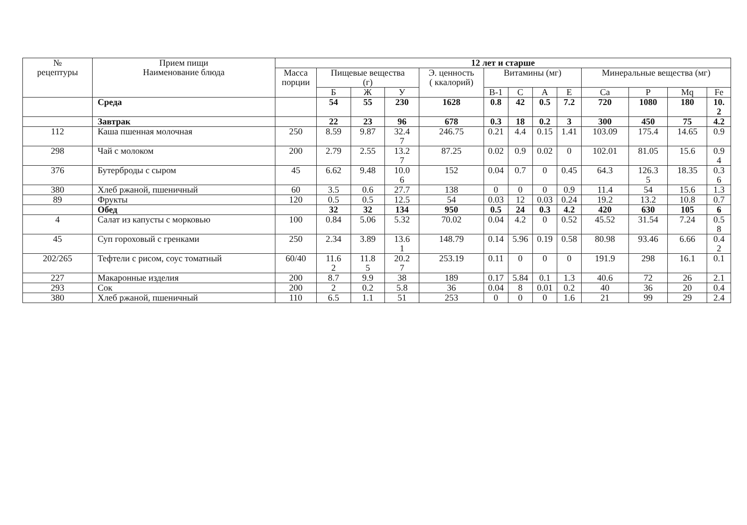| № рецептуры | Прием пищи Наименование блюда | 12 лет и старше | | | | | | | | | | | | |
| --- | --- | --- | --- | --- | --- | --- | --- | --- | --- | --- | --- | --- | --- | --- |
| | | Масса порции | Пищевые вещества (г) | | | Э. ценность ( ккалорий) | Витамины (мг) | | | | Минеральные вещества (мг) | | | |
| | | | Б | Ж | У | | В-1 | С | А | Е | Ca | P | Mq | Fe |
| | Среда | | 54 | 55 | 230 | 1628 | 0.8 | 42 | 0.5 | 7.2 | 720 | 1080 | 180 | 10. 2 |
| | Завтрак | | 22 | 23 | 96 | 678 | 0.3 | 18 | 0.2 | 3 | 300 | 450 | 75 | 4.2 |
| 112 | Каша пшенная молочная | 250 | 8.59 | 9.87 | 32.4 7 | 246.75 | 0.21 | 4.4 | 0.15 | 1.41 | 103.09 | 175.4 | 14.65 | 0.9 |
| 298 | Чай с молоком | 200 | 2.79 | 2.55 | 13.2 7 | 87.25 | 0.02 | 0.9 | 0.02 | 0 | 102.01 | 81.05 | 15.6 | 0.9 4 |
| 376 | Бутерброды с сыром | 45 | 6.62 | 9.48 | 10.0 6 | 152 | 0.04 | 0.7 | 0 | 0.45 | 64.3 | 126.3 5 | 18.35 | 0.3 6 |
| 380 | Хлеб ржаной, пшеничный | 60 | 3.5 | 0.6 | 27.7 | 138 | 0 | 0 | 0 | 0.9 | 11.4 | 54 | 15.6 | 1.3 |
| 89 | Фрукты | 120 | 0.5 | 0.5 | 12.5 | 54 | 0.03 | 12 | 0.03 | 0.24 | 19.2 | 13.2 | 10.8 | 0.7 |
| | Обед | | 32 | 32 | 134 | 950 | 0.5 | 24 | 0.3 | 4.2 | 420 | 630 | 105 | 6 |
| 4 | Салат из капусты с морковью | 100 | 0.84 | 5.06 | 5.32 | 70.02 | 0.04 | 4.2 | 0 | 0.52 | 45.52 | 31.54 | 7.24 | 0.5 8 |
| 45 | Суп гороховый с гренками | 250 | 2.34 | 3.89 | 13.6 1 | 148.79 | 0.14 | 5.96 | 0.19 | 0.58 | 80.98 | 93.46 | 6.66 | 0.4 2 |
| 202/265 | Тефтели с рисом, соус томатный | 60/40 | 11.6 2 | 11.8 5 | 20.2 7 | 253.19 | 0.11 | 0 | 0 | 0 | 191.9 | 298 | 16.1 | 0.1 |
| 227 | Макаронные изделия | 200 | 8.7 | 9.9 | 38 | 189 | 0.17 | 5.84 | 0.1 | 1.3 | 40.6 | 72 | 26 | 2.1 |
| 293 | Сок | 200 | 2 | 0.2 | 5.8 | 36 | 0.04 | 8 | 0.01 | 0.2 | 40 | 36 | 20 | 0.4 |
| 380 | Хлеб ржаной, пшеничный | 110 | 6.5 | 1.1 | 51 | 253 | 0 | 0 | 0 | 1.6 | 21 | 99 | 29 | 2.4 |